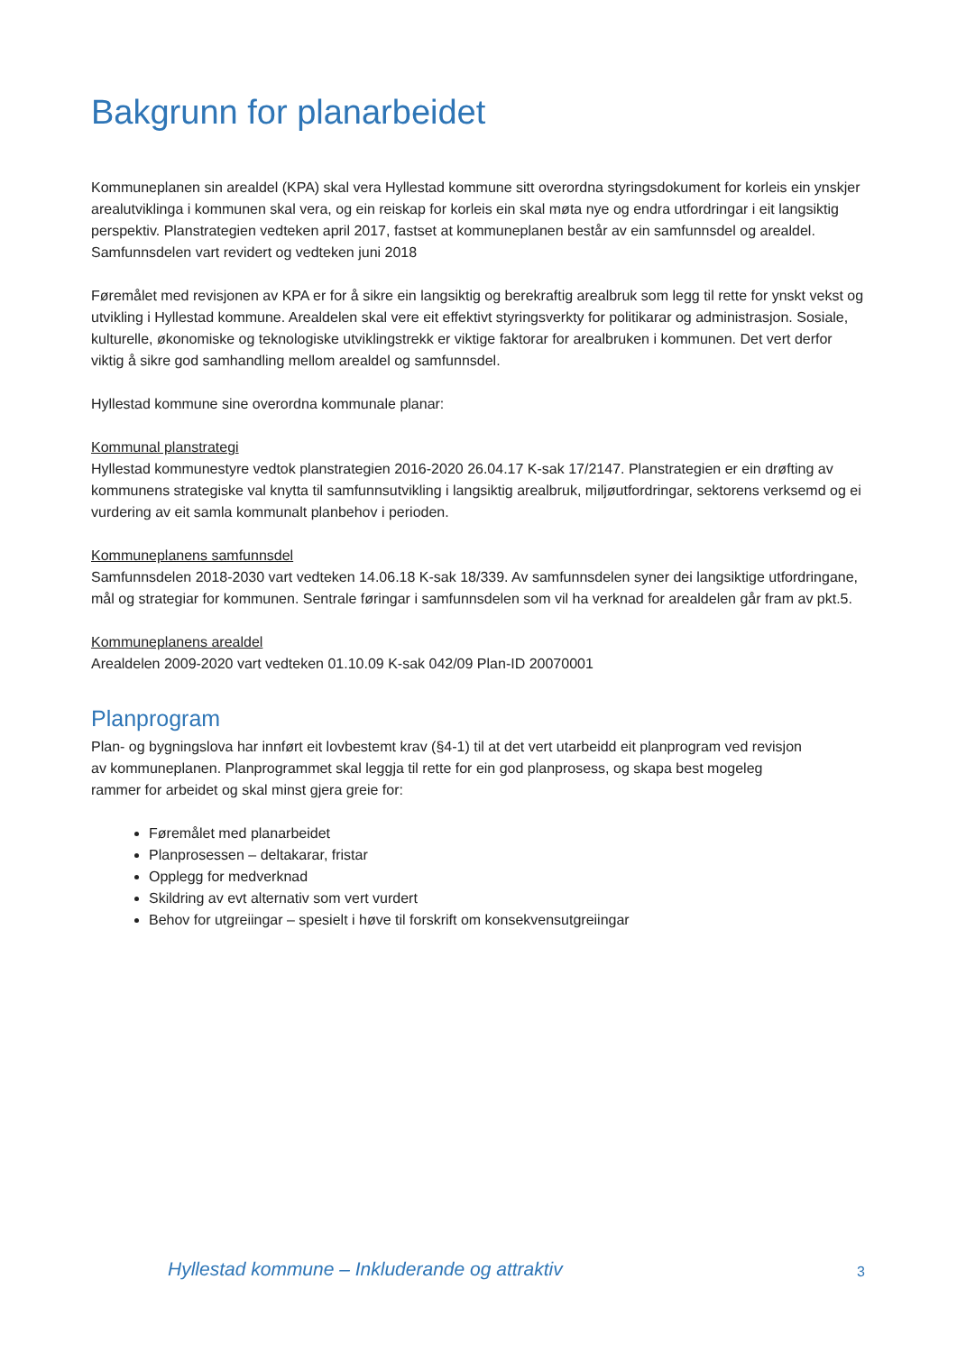Bakgrunn for planarbeidet
Kommuneplanen sin arealdel (KPA) skal vera Hyllestad kommune sitt overordna styringsdokument for korleis ein ynskjer arealutviklinga i kommunen skal vera, og ein reiskap for korleis ein skal møta nye og endra utfordringar i eit langsiktig perspektiv. Planstrategien vedteken april 2017, fastset at kommuneplanen består av ein samfunnsdel og arealdel. Samfunnsdelen vart revidert og vedteken juni 2018
Føremålet med revisjonen av KPA er for å sikre ein langsiktig og berekraftig arealbruk som legg til rette for ynskt vekst og utvikling i Hyllestad kommune. Arealdelen skal vere eit effektivt styringsverkty for politikarar og administrasjon. Sosiale, kulturelle, økonomiske og teknologiske utviklingstrekk er viktige faktorar for arealbruken i kommunen. Det vert derfor viktig å sikre god samhandling mellom arealdel og samfunnsdel.
Hyllestad kommune sine overordna kommunale planar:
Kommunal planstrategi
Hyllestad kommunestyre vedtok planstrategien 2016-2020 26.04.17 K-sak 17/2147. Planstrategien er ein drøfting av kommunens strategiske val knytta til samfunnsutvikling i langsiktig arealbruk, miljøutfordringar, sektorens verksemd og ei vurdering av eit samla kommunalt planbehov i perioden.
Kommuneplanens samfunnsdel
Samfunnsdelen 2018-2030 vart vedteken 14.06.18 K-sak 18/339. Av samfunnsdelen syner dei langsiktige utfordringane, mål og strategiar for kommunen. Sentrale føringar i samfunnsdelen som vil ha verknad for arealdelen går fram av pkt.5.
Kommuneplanens arealdel
Arealdelen 2009-2020 vart vedteken 01.10.09 K-sak 042/09 Plan-ID 20070001
Planprogram
Plan- og bygningslova har innført eit lovbestemt krav (§4-1) til at det vert utarbeidd eit planprogram ved revisjon av kommuneplanen. Planprogrammet skal leggja til rette for ein god planprosess, og skapa best mogeleg rammer for arbeidet og skal minst gjera greie for:
Føremålet med planarbeidet
Planprosessen – deltakarar, fristar
Opplegg for medverknad
Skildring av evt alternativ som vert vurdert
Behov for utgreiingar – spesielt i høve til forskrift om konsekvensutgreiingar
Hyllestad kommune – Inkluderande og attraktiv
3